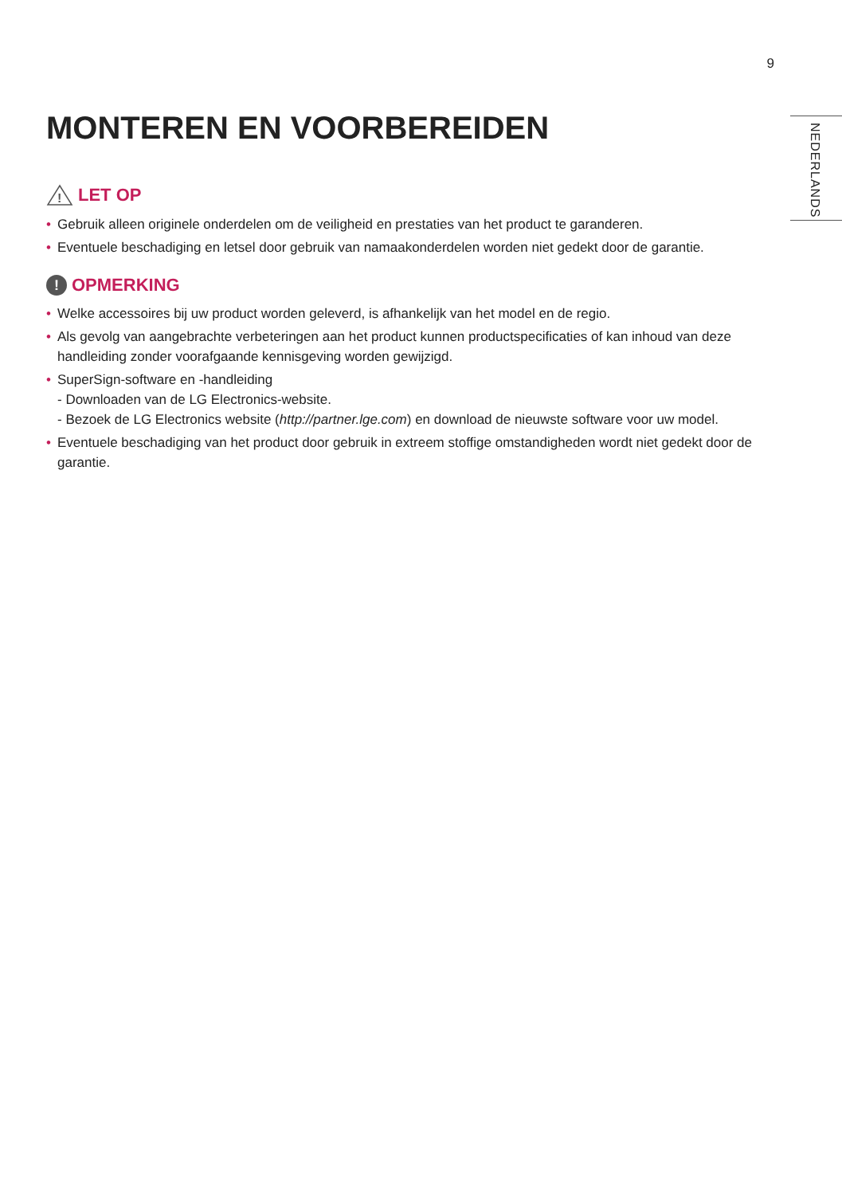9
NEDERLANDS
MONTEREN EN VOORBEREIDEN
!
LET OP
• Gebruik alleen originele onderdelen om de veiligheid en prestaties van het product te garanderen.
• Eventuele beschadiging en letsel door gebruik van namaakonderdelen worden niet gedekt door de garantie.
! OPMERKING
• Welke accessoires bij uw product worden geleverd, is afhankelijk van het model en de regio.
• Als gevolg van aangebrachte verbeteringen aan het product kunnen productspecificaties of kan inhoud van deze handleiding zonder voorafgaande kennisgeving worden gewijzigd.
• SuperSign-software en -handleiding
- Downloaden van de LG Electronics-website.
- Bezoek de LG Electronics website (http://partner.lge.com) en download de nieuwste software voor uw model.
• Eventuele beschadiging van het product door gebruik in extreem stoffige omstandigheden wordt niet gedekt door de garantie.